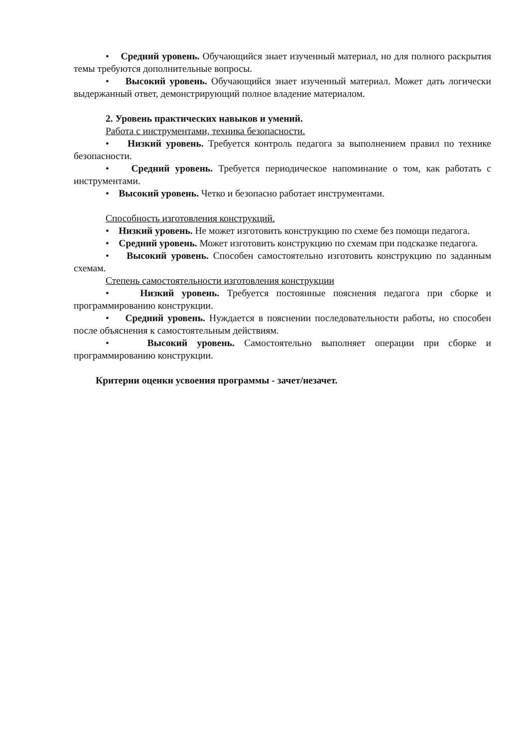• Средний уровень. Обучающийся знает изученный материал, но для полного раскрытия темы требуются дополнительные вопросы.
• Высокий уровень. Обучающийся знает изученный материал. Может дать логически выдержанный ответ, демонстрирующий полное владение материалом.
2. Уровень практических навыков и умений.
Работа с инструментами, техника безопасности.
• Низкий уровень. Требуется контроль педагога за выполнением правил по технике безопасности.
• Средний уровень. Требуется периодическое напоминание о том, как работать с инструментами.
• Высокий уровень. Четко и безопасно работает инструментами.
Способность изготовления конструкций.
• Низкий уровень. Не может изготовить конструкцию по схеме без помощи педагога.
• Средний уровень. Может изготовить конструкцию по схемам при подсказке педагога.
• Высокий уровень. Способен самостоятельно изготовить конструкцию по заданным схемам.
Степень самостоятельности изготовления конструкции
• Низкий уровень. Требуется постоянные пояснения педагога при сборке и программированию конструкции.
• Средний уровень. Нуждается в пояснении последовательности работы, но способен после объяснения к самостоятельным действиям.
• Высокий уровень. Самостоятельно выполняет операции при сборке и программированию конструкции.
Критерии оценки усвоения программы - зачет/незачет.